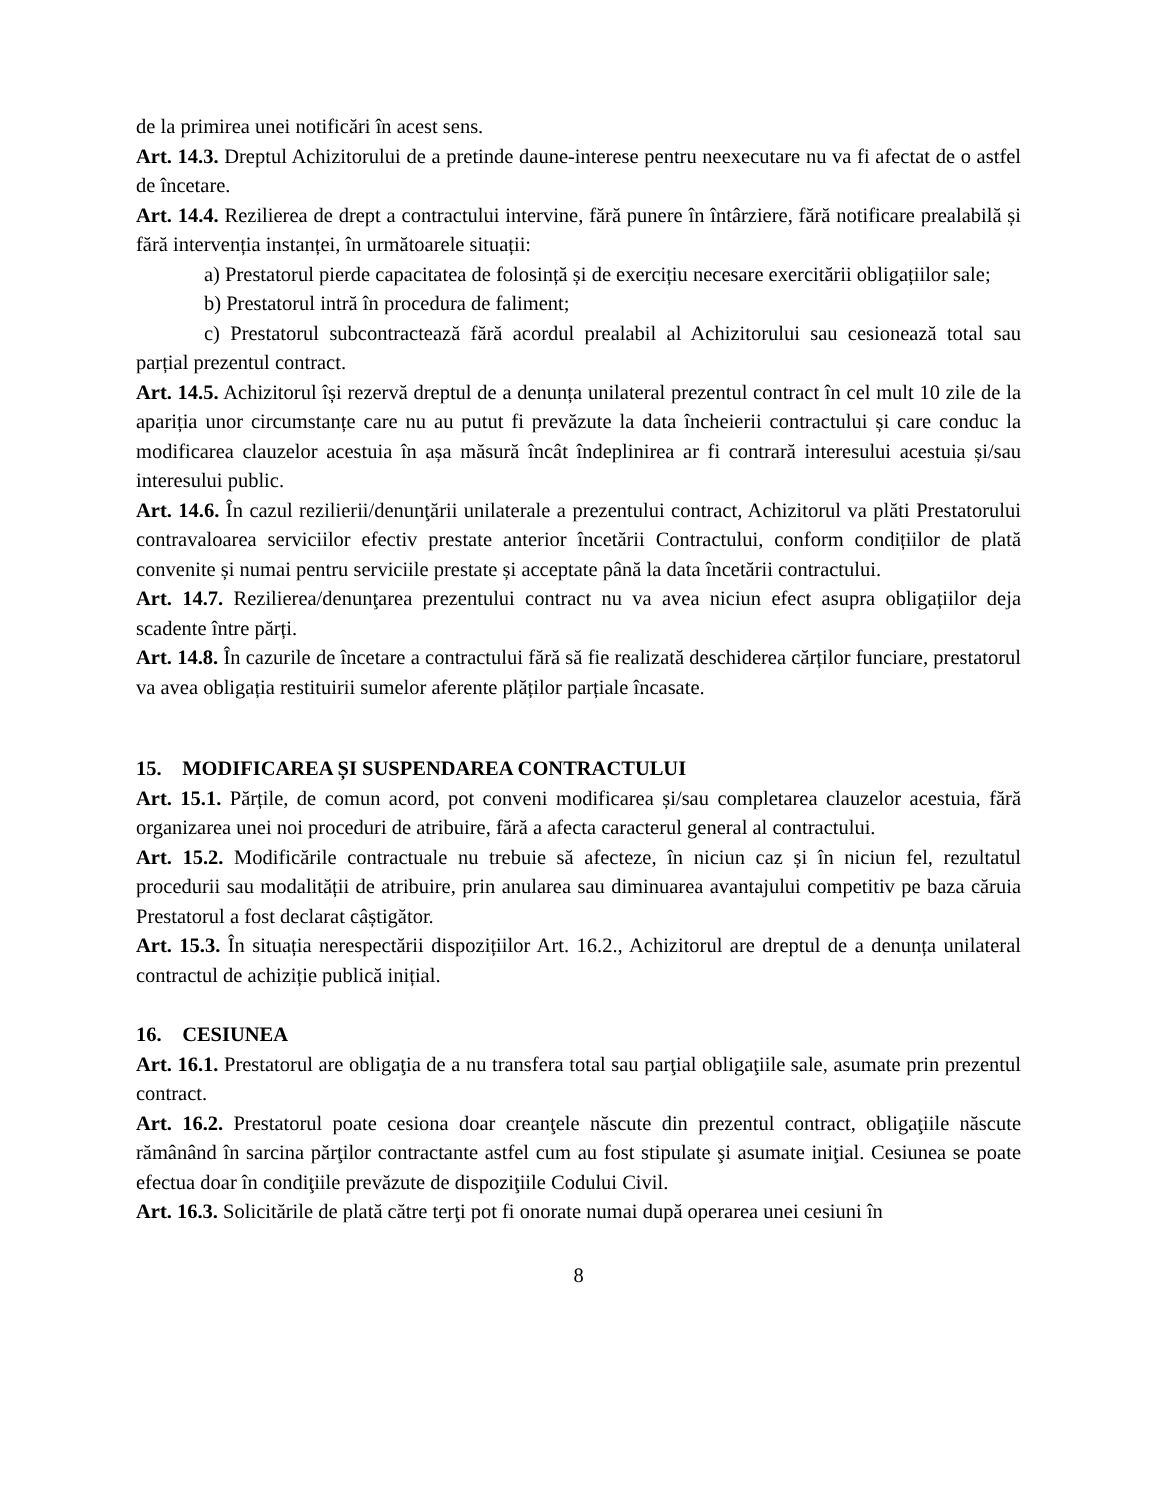de la primirea unei notificări în acest sens.
Art. 14.3. Dreptul Achizitorului de a pretinde daune-interese pentru neexecutare nu va fi afectat de o astfel de încetare.
Art. 14.4. Rezilierea de drept a contractului intervine, fără punere în întârziere, fără notificare prealabilă și fără intervenția instanței, în următoarele situații:
a) Prestatorul pierde capacitatea de folosință și de exercițiu necesare exercitării obligațiilor sale;
b) Prestatorul intră în procedura de faliment;
c) Prestatorul subcontractează fără acordul prealabil al Achizitorului sau cesionează total sau parțial prezentul contract.
Art. 14.5. Achizitorul își rezervă dreptul de a denunța unilateral prezentul contract în cel mult 10 zile de la apariția unor circumstanțe care nu au putut fi prevăzute la data încheierii contractului și care conduc la modificarea clauzelor acestuia în așa măsură încât îndeplinirea ar fi contrară interesului acestuia și/sau interesului public.
Art. 14.6. În cazul rezilierii/denunţării unilaterale a prezentului contract, Achizitorul va plăti Prestatorului contravaloarea serviciilor efectiv prestate anterior încetării Contractului, conform condițiilor de plată convenite și numai pentru serviciile prestate și acceptate până la data încetării contractului.
Art. 14.7. Rezilierea/denunţarea prezentului contract nu va avea niciun efect asupra obligațiilor deja scadente între părți.
Art. 14.8. În cazurile de încetare a contractului fără să fie realizată deschiderea cărților funciare, prestatorul va avea obligația restituirii sumelor aferente plăților parțiale încasate.
15. MODIFICAREA ȘI SUSPENDAREA CONTRACTULUI
Art. 15.1. Părțile, de comun acord, pot conveni modificarea și/sau completarea clauzelor acestuia, fără organizarea unei noi proceduri de atribuire, fără a afecta caracterul general al contractului.
Art. 15.2. Modificările contractuale nu trebuie să afecteze, în niciun caz și în niciun fel, rezultatul procedurii sau modalității de atribuire, prin anularea sau diminuarea avantajului competitiv pe baza căruia Prestatorul a fost declarat câștigător.
Art. 15.3. În situația nerespectării dispozițiilor Art. 16.2., Achizitorul are dreptul de a denunța unilateral contractul de achiziție publică inițial.
16. CESIUNEA
Art. 16.1. Prestatorul are obligaţia de a nu transfera total sau parţial obligaţiile sale, asumate prin prezentul contract.
Art. 16.2. Prestatorul poate cesiona doar creanţele născute din prezentul contract, obligaţiile născute rămânând în sarcina părţilor contractante astfel cum au fost stipulate şi asumate iniţial. Cesiunea se poate efectua doar în condiţiile prevăzute de dispoziţiile Codului Civil.
Art. 16.3. Solicitările de plată către terţi pot fi onorate numai după operarea unei cesiuni în
8